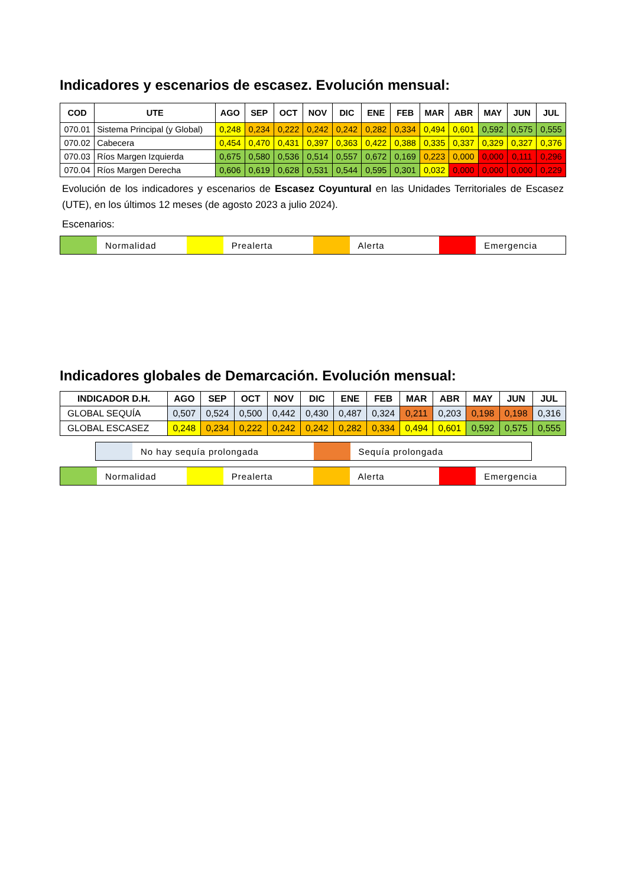Indicadores y escenarios de escasez. Evolución mensual:
| COD | UTE | AGO | SEP | OCT | NOV | DIC | ENE | FEB | MAR | ABR | MAY | JUN | JUL |
| --- | --- | --- | --- | --- | --- | --- | --- | --- | --- | --- | --- | --- | --- |
| 070.01 | Sistema Principal (y Global) | 0,248 | 0,234 | 0,222 | 0,242 | 0,242 | 0,282 | 0,334 | 0,494 | 0,601 | 0,592 | 0,575 | 0,555 |
| 070.02 | Cabecera | 0,454 | 0,470 | 0,431 | 0,397 | 0,363 | 0,422 | 0,388 | 0,335 | 0,337 | 0,329 | 0,327 | 0,376 |
| 070.03 | Ríos Margen Izquierda | 0,675 | 0,580 | 0,536 | 0,514 | 0,557 | 0,672 | 0,169 | 0,223 | 0,000 | 0,000 | 0,111 | 0,296 |
| 070.04 | Ríos Margen Derecha | 0,606 | 0,619 | 0,628 | 0,531 | 0,544 | 0,595 | 0,301 | 0,032 | 0,000 | 0,000 | 0,000 | 0,229 |
Evolución de los indicadores y escenarios de Escasez Coyuntural en las Unidades Territoriales de Escasez (UTE), en los últimos 12 meses (de agosto 2023 a julio 2024).
Escenarios:
Normalidad Prealerta Alerta Emergencia
Indicadores globales de Demarcación. Evolución mensual:
| INDICADOR D.H. | AGO | SEP | OCT | NOV | DIC | ENE | FEB | MAR | ABR | MAY | JUN | JUL |
| --- | --- | --- | --- | --- | --- | --- | --- | --- | --- | --- | --- | --- |
| GLOBAL SEQUÍA | 0,507 | 0,524 | 0,500 | 0,442 | 0,430 | 0,487 | 0,324 | 0,211 | 0,203 | 0,198 | 0,198 | 0,316 |
| GLOBAL ESCASEZ | 0,248 | 0,234 | 0,222 | 0,242 | 0,242 | 0,282 | 0,334 | 0,494 | 0,601 | 0,592 | 0,575 | 0,555 |
No hay sequía prolongada Sequía prolongada
Normalidad Prealerta Alerta Emergencia